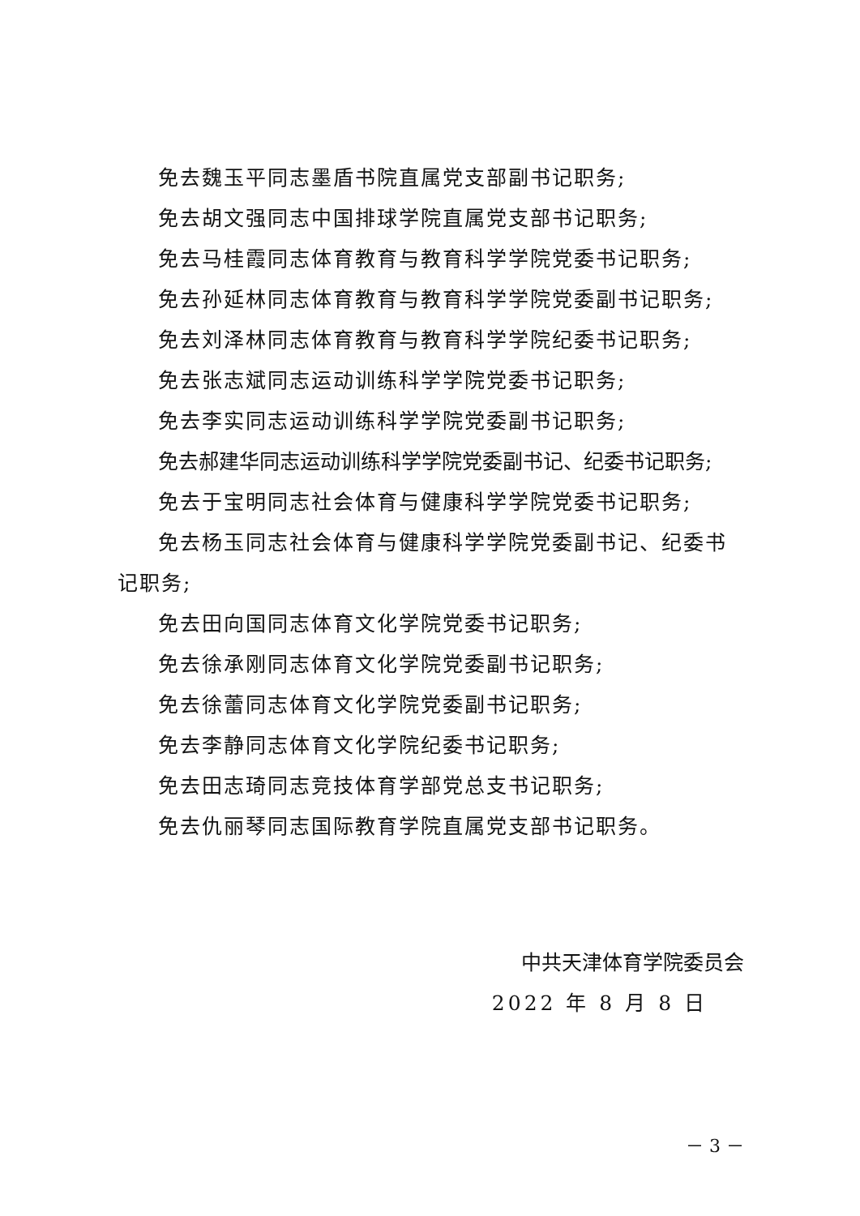免去魏玉平同志墨盾书院直属党支部副书记职务;
免去胡文强同志中国排球学院直属党支部书记职务;
免去马桂霞同志体育教育与教育科学学院党委书记职务;
免去孙延林同志体育教育与教育科学学院党委副书记职务;
免去刘泽林同志体育教育与教育科学学院纪委书记职务;
免去张志斌同志运动训练科学学院党委书记职务;
免去李实同志运动训练科学学院党委副书记职务;
免去郝建华同志运动训练科学学院党委副书记、纪委书记职务;
免去于宝明同志社会体育与健康科学学院党委书记职务;
免去杨玉同志社会体育与健康科学学院党委副书记、纪委书记职务;
免去田向国同志体育文化学院党委书记职务;
免去徐承刚同志体育文化学院党委副书记职务;
免去徐蕾同志体育文化学院党委副书记职务;
免去李静同志体育文化学院纪委书记职务;
免去田志琦同志竞技体育学部党总支书记职务;
免去仇丽琴同志国际教育学院直属党支部书记职务。
中共天津体育学院委员会
2022 年 8 月 8 日
－ 3 －